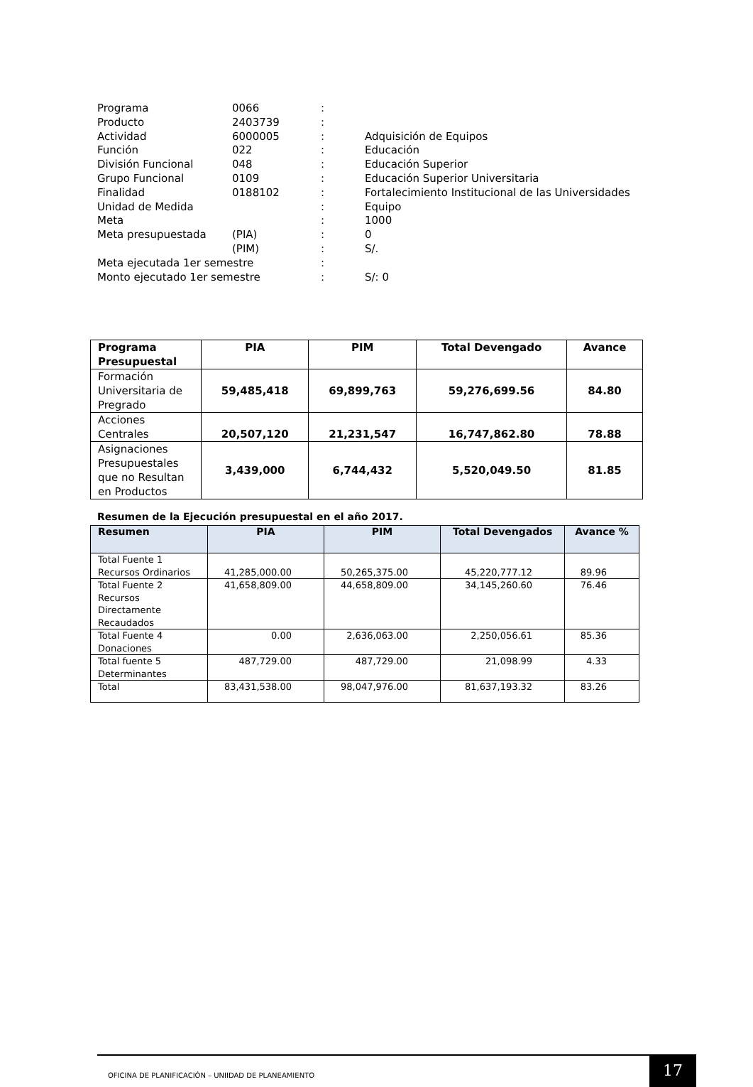| Programa | 0066 | : | |
| Producto | 2403739 | : | |
| Actividad | 6000005 | : | Adquisición de Equipos |
| Función | 022 | : | Educación |
| División Funcional | 048 | : | Educación Superior |
| Grupo Funcional | 0109 | : | Educación Superior Universitaria |
| Finalidad | 0188102 | : | Fortalecimiento Institucional de las Universidades |
| Unidad de Medida | | : | Equipo |
| Meta | | : | 1000 |
| Meta presupuestada | (PIA) | : | 0 |
| | (PIM) | : | S/. |
| Meta ejecutada 1er semestre | | : | |
| Monto ejecutado 1er semestre | | : | S/: 0 |
| Programa Presupuestal | PIA | PIM | Total Devengado | Avance |
| --- | --- | --- | --- | --- |
| Formación Universitaria de Pregrado | 59,485,418 | 69,899,763 | 59,276,699.56 | 84.80 |
| Acciones Centrales | 20,507,120 | 21,231,547 | 16,747,862.80 | 78.88 |
| Asignaciones Presupuestales que no Resultan en Productos | 3,439,000 | 6,744,432 | 5,520,049.50 | 81.85 |
Resumen de la Ejecución presupuestal en el año 2017.
| Resumen | PIA | PIM | Total Devengados | Avance % |
| --- | --- | --- | --- | --- |
| Total Fuente 1 Recursos Ordinarios | 41,285,000.00 | 50,265,375.00 | 45,220,777.12 | 89.96 |
| Total Fuente 2 Recursos Directamente Recaudados | 41,658,809.00 | 44,658,809.00 | 34,145,260.60 | 76.46 |
| Total Fuente 4 Donaciones | 0.00 | 2,636,063.00 | 2,250,056.61 | 85.36 |
| Total fuente 5 Determinantes | 487,729.00 | 487,729.00 | 21,098.99 | 4.33 |
| Total | 83,431,538.00 | 98,047,976.00 | 81,637,193.32 | 83.26 |
OFICINA DE PLANIFICACIÓN – UNIIDAD DE PLANEAMIENTO 17